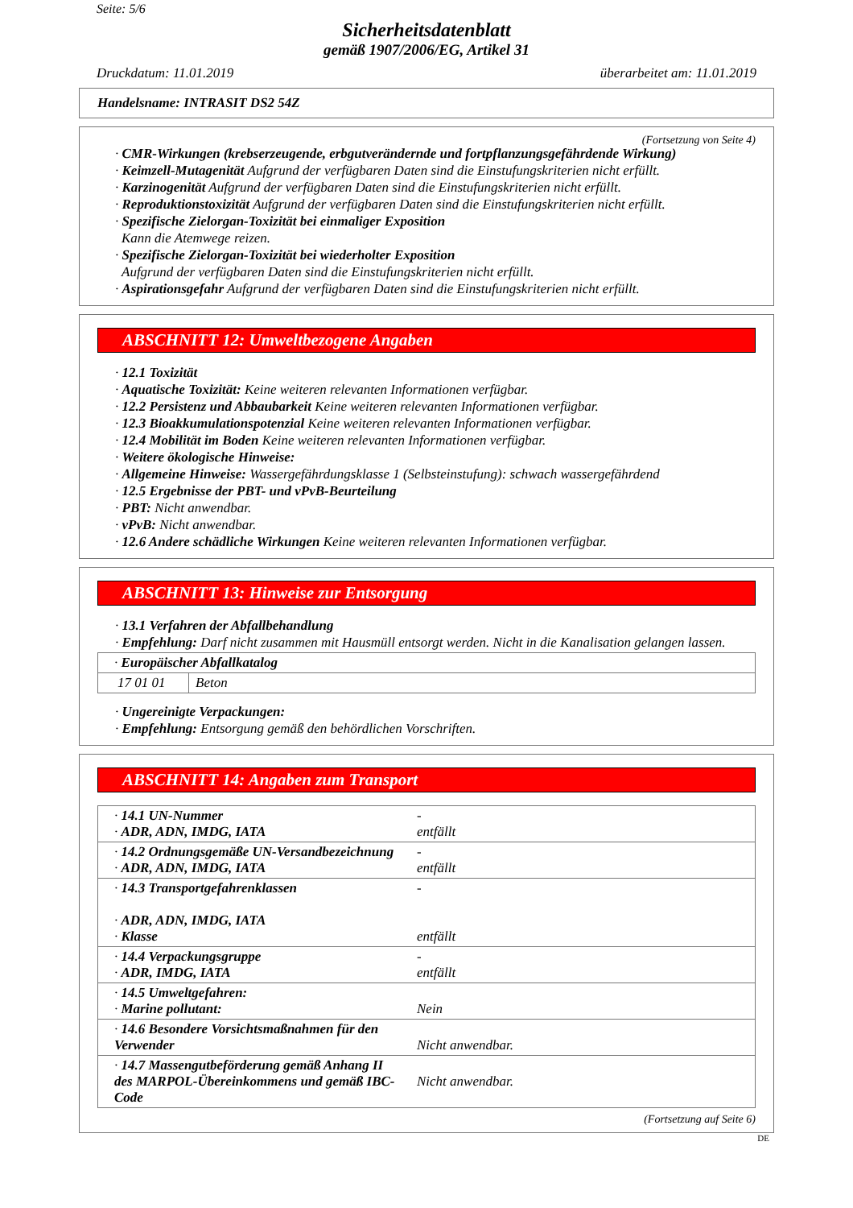Seite: 5/6
Sicherheitsdatenblatt
gemäß 1907/2006/EG, Artikel 31
Druckdatum: 11.01.2019 überarbeitet am: 11.01.2019
Handelsname: INTRASIT DS2 54Z
(Fortsetzung von Seite 4)
· CMR-Wirkungen (krebserzeugende, erbgutverändernde und fortpflanzungsgefährdende Wirkung)
· Keimzell-Mutagenität Aufgrund der verfügbaren Daten sind die Einstufungskriterien nicht erfüllt.
· Karzinogenität Aufgrund der verfügbaren Daten sind die Einstufungskriterien nicht erfüllt.
· Reproduktionstoxizität Aufgrund der verfügbaren Daten sind die Einstufungskriterien nicht erfüllt.
· Spezifische Zielorgan-Toxizität bei einmaliger Exposition
Kann die Atemwege reizen.
· Spezifische Zielorgan-Toxizität bei wiederholter Exposition
Aufgrund der verfügbaren Daten sind die Einstufungskriterien nicht erfüllt.
· Aspirationsgefahr Aufgrund der verfügbaren Daten sind die Einstufungskriterien nicht erfüllt.
ABSCHNITT 12: Umweltbezogene Angaben
· 12.1 Toxizität
· Aquatische Toxizität: Keine weiteren relevanten Informationen verfügbar.
· 12.2 Persistenz und Abbaubarkeit Keine weiteren relevanten Informationen verfügbar.
· 12.3 Bioakkumulationspotenzial Keine weiteren relevanten Informationen verfügbar.
· 12.4 Mobilität im Boden Keine weiteren relevanten Informationen verfügbar.
· Weitere ökologische Hinweise:
· Allgemeine Hinweise: Wassergefährdungsklasse 1 (Selbsteinstufung): schwach wassergefährdend
· 12.5 Ergebnisse der PBT- und vPvB-Beurteilung
· PBT: Nicht anwendbar.
· vPvB: Nicht anwendbar.
· 12.6 Andere schädliche Wirkungen Keine weiteren relevanten Informationen verfügbar.
ABSCHNITT 13: Hinweise zur Entsorgung
· 13.1 Verfahren der Abfallbehandlung
· Empfehlung: Darf nicht zusammen mit Hausmüll entsorgt werden. Nicht in die Kanalisation gelangen lassen.
| · Europäischer Abfallkatalog | |
| 17 01 01 | Beton |
· Ungereinigte Verpackungen:
· Empfehlung: Entsorgung gemäß den behördlichen Vorschriften.
ABSCHNITT 14: Angaben zum Transport
| · 14.1 UN-Nummer · ADR, ADN, IMDG, IATA | - entfällt |
| · 14.2 Ordnungsgemäße UN-Versandbezeichnung · ADR, ADN, IMDG, IATA | - entfällt |
| · 14.3 Transportgefahrenklassen · ADR, ADN, IMDG, IATA · Klasse | - entfällt |
| · 14.4 Verpackungsgruppe · ADR, IMDG, IATA | - entfällt |
| · 14.5 Umweltgefahren: · Marine pollutant: | Nein |
| · 14.6 Besondere Vorsichtsmaßnahmen für den Verwender | Nicht anwendbar. |
| · 14.7 Massengutbeförderung gemäß Anhang II des MARPOL-Übereinkommens und gemäß IBC-Code | Nicht anwendbar. |
(Fortsetzung auf Seite 6)
DE